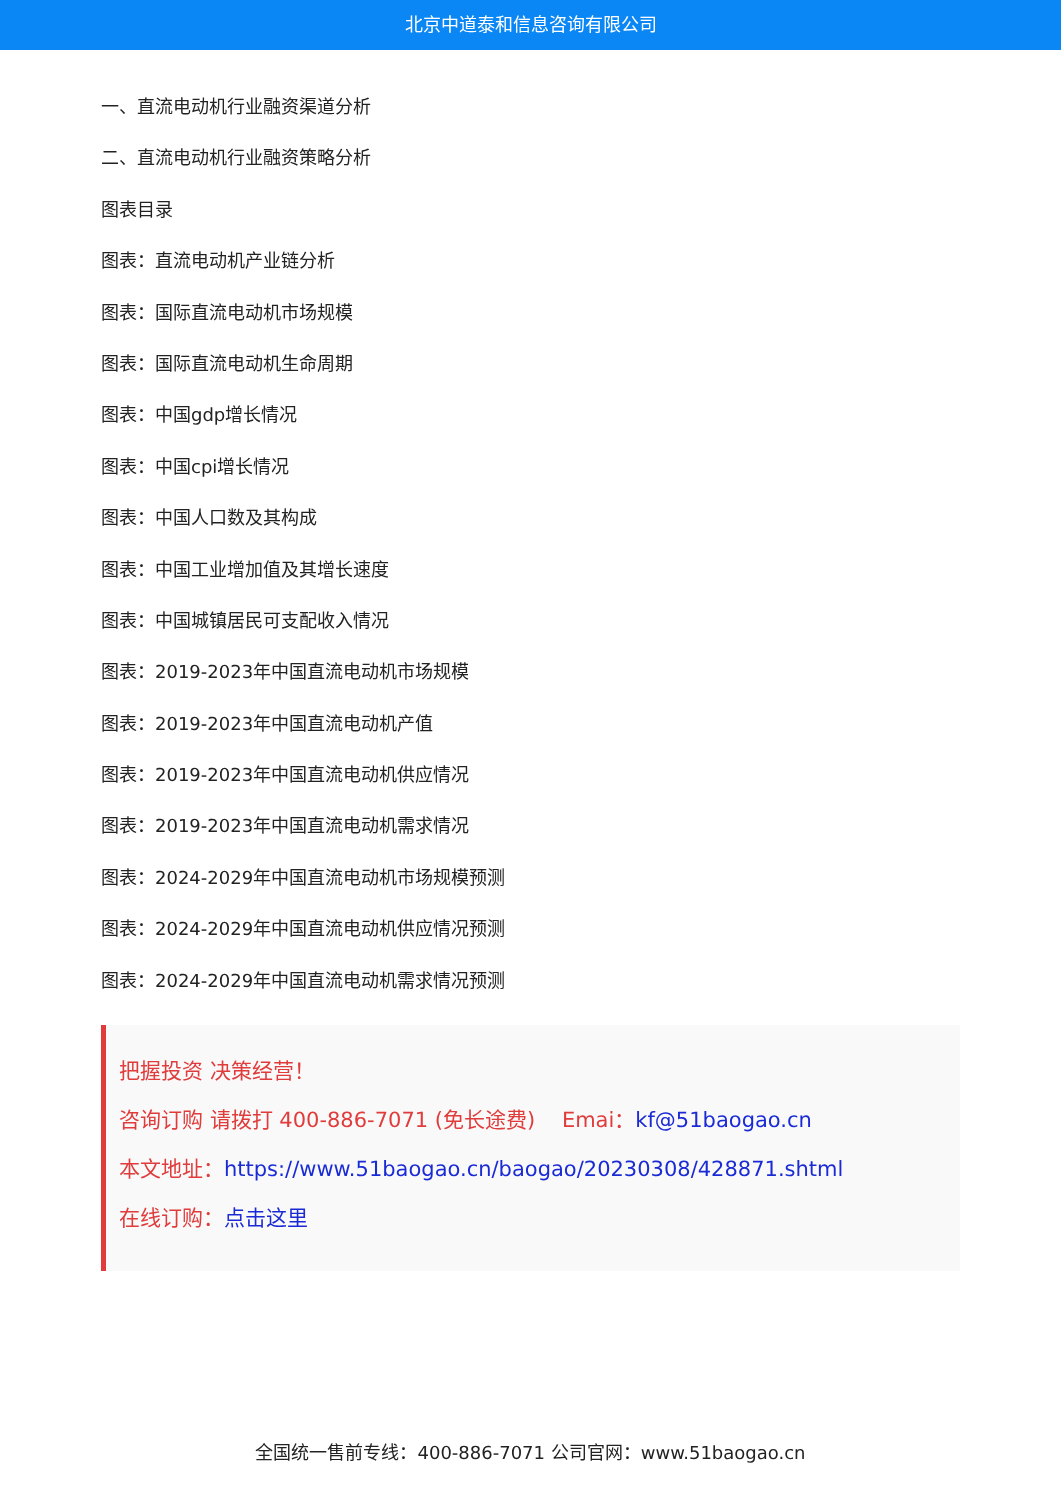北京中道泰和信息咨询有限公司
一、直流电动机行业融资渠道分析
二、直流电动机行业融资策略分析
图表目录
图表：直流电动机产业链分析
图表：国际直流电动机市场规模
图表：国际直流电动机生命周期
图表：中国gdp增长情况
图表：中国cpi增长情况
图表：中国人口数及其构成
图表：中国工业增加值及其增长速度
图表：中国城镇居民可支配收入情况
图表：2019-2023年中国直流电动机市场规模
图表：2019-2023年中国直流电动机产值
图表：2019-2023年中国直流电动机供应情况
图表：2019-2023年中国直流电动机需求情况
图表：2024-2029年中国直流电动机市场规模预测
图表：2024-2029年中国直流电动机供应情况预测
图表：2024-2029年中国直流电动机需求情况预测
把握投资 决策经营！
咨询订购 请拨打 400-886-7071 (免长途费) Emai：kf@51baogao.cn
本文地址：https://www.51baogao.cn/baogao/20230308/428871.shtml
在线订购：点击这里
全国统一售前专线：400-886-7071 公司官网：www.51baogao.cn